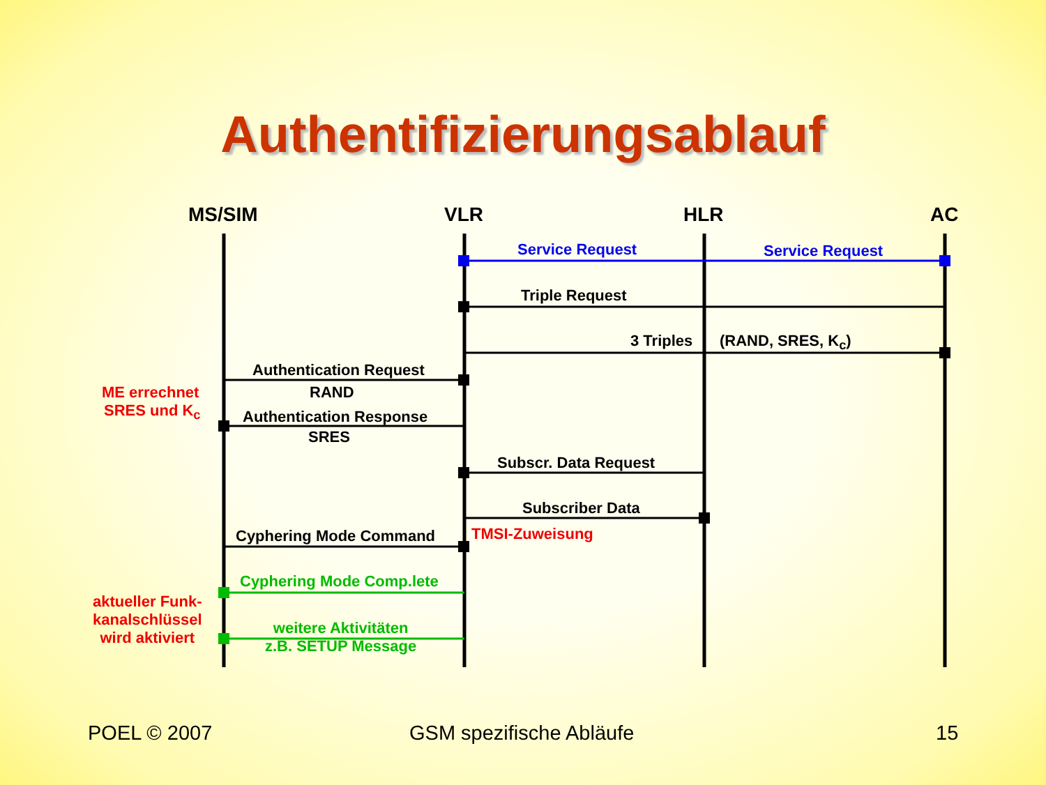Authentifizierungsablauf
MS/SIM VLR HLR AC
Service Request Service Request
Triple Request
3 Triples (RAND, SRES, K<sub>c</sub>)
Authentication Request
RAND
ME errechnet
SRES und K<sub>c</sub> Authentication Response
SRES
Subscr. Data Request
Subscriber Data
Cyphering Mode Command TMSI-Zuweisung
Cyphering Mode Comp.lete
aktueller Funk-
kanalschlüssel
wird aktiviert
weitere Aktivitäten
z.B. SETUP Message
POEL © 2007 GSM spezifische Abläufe 15